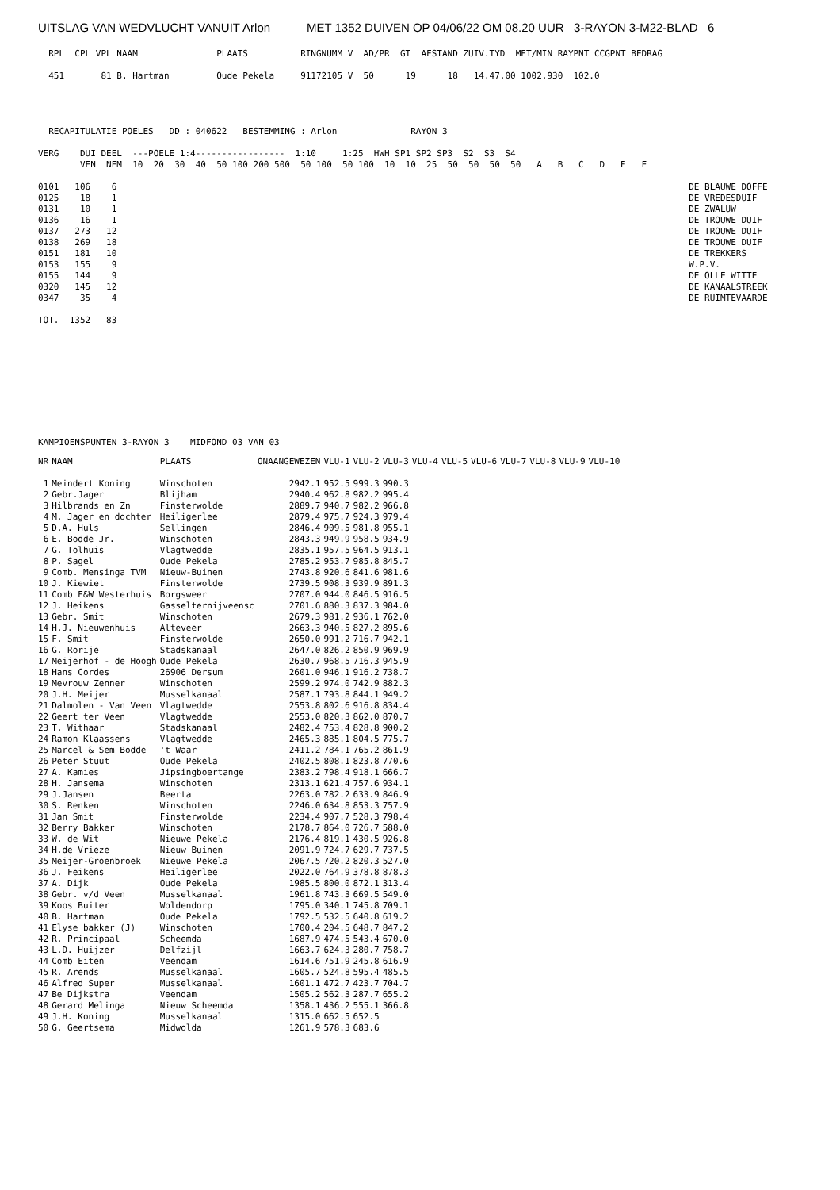UITSLAG VAN WEDVLUCHT VANUIT Arlon MET 1352 DUIVEN OP 04/06/22 OM 08.20 UUR 3-RAYON 3-M22-BLAD 6
  RPL  CPL VPL NAAM               PLAATS          RINGNUMM V  AD/PR  GT  AFSTAND ZUIV.TYD  MET/MIN RAYPNT CCGPNT BEDRAG

  451       81 B. Hartman         Oude Pekela     91172105 V  50      19      18   14.47.00 1002.930  102.0




  RECAPITULATIE POELES   DD : 040622   BESTEMMING : Arlon              RAYON 3

VERG    DUI DEEL  ---POELE 1:4-----------------  1:10     1:25  HWH SP1 SP2 SP3  S2  S3  S4
        VEN  NEM  10  20  30  40  50 100 200 500  50 100  50 100  10  10  25  50  50  50  50   A   B   C   D   E   F

0101   106    6                                                                                                             DE BLAUWE DOFFE
0125    18    1                                                                                                             DE VREDESDUIF
0131    10    1                                                                                                             DE ZWALUW
0136    16    1                                                                                                             DE TROUWE DUIF
0137   273   12                                                                                                             DE TROUWE DUIF
0138   269   18                                                                                                             DE TROUWE DUIF
0151   181   10                                                                                                             DE TREKKERS
0153   155    9                                                                                                             W.P.V.
0155   144    9                                                                                                             DE OLLE WITTE
0320   145   12                                                                                                             DE KANAALSTREEK
0347    35    4                                                                                                             DE RUIMTEVAARDE

TOT.  1352   83
KAMPIOENSPUNTEN 3-RAYON 3    MIDFOND 03 VAN 03
| NR | NAAM | PLAATS | ONAANGEWEZEN | VLU-1 | VLU-2 | VLU-3 | VLU-4 | VLU-5 | VLU-6 | VLU-7 | VLU-8 | VLU-9 | VLU-10 |
| --- | --- | --- | --- | --- | --- | --- | --- | --- | --- | --- | --- | --- | --- |
| 1 | Meindert Koning | Winschoten | 2942.1 | 952.5 | 999.3 | 990.3 | | | | | | | |
| 2 | Gebr.Jager | Blijham | 2940.4 | 962.8 | 982.2 | 995.4 | | | | | | | |
| 3 | Hilbrands en Zn | Finsterwolde | 2889.7 | 940.7 | 982.2 | 966.8 | | | | | | | |
| 4 | M. Jager en dochter | Heiligerlee | 2879.4 | 975.7 | 924.3 | 979.4 | | | | | | | |
| 5 | D.A. Huls | Sellingen | 2846.4 | 909.5 | 981.8 | 955.1 | | | | | | | |
| 6 | E. Bodde Jr. | Winschoten | 2843.3 | 949.9 | 958.5 | 934.9 | | | | | | | |
| 7 | G. Tolhuis | Vlagtwedde | 2835.1 | 957.5 | 964.5 | 913.1 | | | | | | | |
| 8 | P. Sagel | Oude Pekela | 2785.2 | 953.7 | 985.8 | 845.7 | | | | | | | |
| 9 | Comb. Mensinga TVM | Nieuw-Buinen | 2743.8 | 920.6 | 841.6 | 981.6 | | | | | | | |
| 10 | J. Kiewiet | Finsterwolde | 2739.5 | 908.3 | 939.9 | 891.3 | | | | | | | |
| 11 | Comb E&W Westerhuis | Borgsweer | 2707.0 | 944.0 | 846.5 | 916.5 | | | | | | | |
| 12 | J. Heikens | Gasselternijveensc | 2701.6 | 880.3 | 837.3 | 984.0 | | | | | | | |
| 13 | Gebr. Smit | Winschoten | 2679.3 | 981.2 | 936.1 | 762.0 | | | | | | | |
| 14 | H.J. Nieuwenhuis | Alteveer | 2663.3 | 940.5 | 827.2 | 895.6 | | | | | | | |
| 15 | F. Smit | Finsterwolde | 2650.0 | 991.2 | 716.7 | 942.1 | | | | | | | |
| 16 | G. Rorije | Stadskanaal | 2647.0 | 826.2 | 850.9 | 969.9 | | | | | | | |
| 17 | Meijerhof - de Hoogh | Oude Pekela | 2630.7 | 968.5 | 716.3 | 945.9 | | | | | | | |
| 18 | Hans Cordes | 26906 Dersum | 2601.0 | 946.1 | 916.2 | 738.7 | | | | | | | |
| 19 | Mevrouw Zenner | Winschoten | 2599.2 | 974.0 | 742.9 | 882.3 | | | | | | | |
| 20 | J.H. Meijer | Musselkanaal | 2587.1 | 793.8 | 844.1 | 949.2 | | | | | | | |
| 21 | Dalmolen - Van Veen | Vlagtwedde | 2553.8 | 802.6 | 916.8 | 834.4 | | | | | | | |
| 22 | Geert ter Veen | Vlagtwedde | 2553.0 | 820.3 | 862.0 | 870.7 | | | | | | | |
| 23 | T. Withaar | Stadskanaal | 2482.4 | 753.4 | 828.8 | 900.2 | | | | | | | |
| 24 | Ramon Klaassens | Vlagtwedde | 2465.3 | 885.1 | 804.5 | 775.7 | | | | | | | |
| 25 | Marcel & Sem Bodde | 't Waar | 2411.2 | 784.1 | 765.2 | 861.9 | | | | | | | |
| 26 | Peter Stuut | Oude Pekela | 2402.5 | 808.1 | 823.8 | 770.6 | | | | | | | |
| 27 | A. Kamies | Jipsingboertange | 2383.2 | 798.4 | 918.1 | 666.7 | | | | | | | |
| 28 | H. Jansema | Winschoten | 2313.1 | 621.4 | 757.6 | 934.1 | | | | | | | |
| 29 | J.Jansen | Beerta | 2263.0 | 782.2 | 633.9 | 846.9 | | | | | | | |
| 30 | S. Renken | Winschoten | 2246.0 | 634.8 | 853.3 | 757.9 | | | | | | | |
| 31 | Jan Smit | Finsterwolde | 2234.4 | 907.7 | 528.3 | 798.4 | | | | | | | |
| 32 | Berry Bakker | Winschoten | 2178.7 | 864.0 | 726.7 | 588.0 | | | | | | | |
| 33 | W. de Wit | Nieuwe Pekela | 2176.4 | 819.1 | 430.5 | 926.8 | | | | | | | |
| 34 | H.de Vrieze | Nieuw Buinen | 2091.9 | 724.7 | 629.7 | 737.5 | | | | | | | |
| 35 | Meijer-Groenbroek | Nieuwe Pekela | 2067.5 | 720.2 | 820.3 | 527.0 | | | | | | | |
| 36 | J. Feikens | Heiligerlee | 2022.0 | 764.9 | 378.8 | 878.3 | | | | | | | |
| 37 | A. Dijk | Oude Pekela | 1985.5 | 800.0 | 872.1 | 313.4 | | | | | | | |
| 38 | Gebr. v/d Veen | Musselkanaal | 1961.8 | 743.3 | 669.5 | 549.0 | | | | | | | |
| 39 | Koos Buiter | Woldendorp | 1795.0 | 340.1 | 745.8 | 709.1 | | | | | | | |
| 40 | B. Hartman | Oude Pekela | 1792.5 | 532.5 | 640.8 | 619.2 | | | | | | | |
| 41 | Elyse bakker (J) | Winschoten | 1700.4 | 204.5 | 648.7 | 847.2 | | | | | | | |
| 42 | R. Principaal | Scheemda | 1687.9 | 474.5 | 543.4 | 670.0 | | | | | | | |
| 43 | L.D. Huijzer | Delfzijl | 1663.7 | 624.3 | 280.7 | 758.7 | | | | | | | |
| 44 | Comb Eiten | Veendam | 1614.6 | 751.9 | 245.8 | 616.9 | | | | | | | |
| 45 | R. Arends | Musselkanaal | 1605.7 | 524.8 | 595.4 | 485.5 | | | | | | | |
| 46 | Alfred Super | Musselkanaal | 1601.1 | 472.7 | 423.7 | 704.7 | | | | | | | |
| 47 | Be Dijkstra | Veendam | 1505.2 | 562.3 | 287.7 | 655.2 | | | | | | | |
| 48 | Gerard Melinga | Nieuw Scheemda | 1358.1 | 436.2 | 555.1 | 366.8 | | | | | | | |
| 49 | J.H. Koning | Musselkanaal | 1315.0 | 662.5 | 652.5 | | | | | | | | |
| 50 | G. Geertsema | Midwolda | 1261.9 | 578.3 | 683.6 | | | | | | | | |